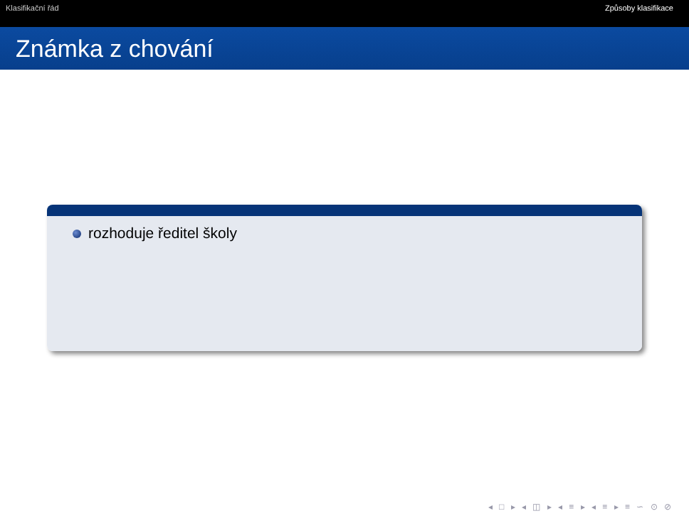Klasifikační řád Způsoby klasifikace
Známka z chování
rozhoduje ředitel školy
◂ □ ▸ ◂ ◫ ▸ ◂ ≡ ▸ ◂ ≡ ▸ ≡ ∽ ⊙ ⊘